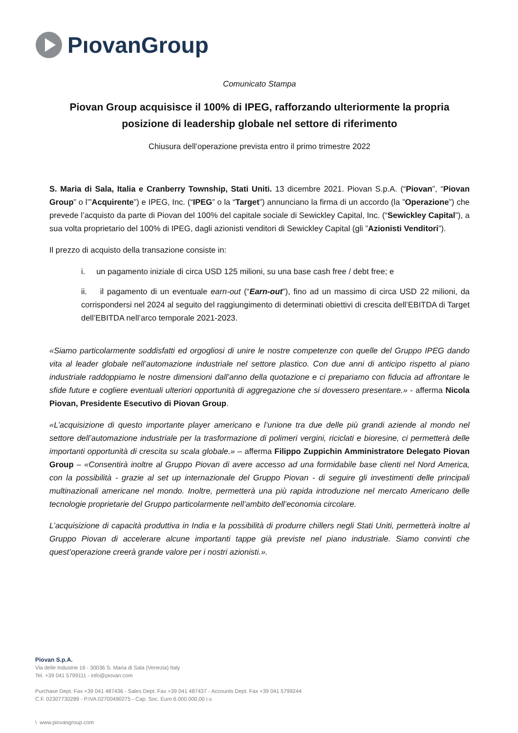PıovanGroup
Comunicato Stampa
Piovan Group acquisisce il 100% di IPEG, rafforzando ulteriormente la propria posizione di leadership globale nel settore di riferimento
Chiusura dell’operazione prevista entro il primo trimestre 2022
S. Maria di Sala, Italia e Cranberry Township, Stati Uniti. 13 dicembre 2021. Piovan S.p.A. (“Piovan”, “Piovan Group” o l’”Acquirente”) e IPEG, Inc. (“IPEG” o la “Target”) annunciano la firma di un accordo (la ”Operazione”) che prevede l’acquisto da parte di Piovan del 100% del capitale sociale di Sewickley Capital, Inc. (“Sewickley Capital”), a sua volta proprietario del 100% di IPEG, dagli azionisti venditori di Sewickley Capital (gli ”Azionisti Venditori”).
Il prezzo di acquisto della transazione consiste in:
i. un pagamento iniziale di circa USD 125 milioni, su una base cash free / debt free; e
ii. il pagamento di un eventuale earn-out (“Earn-out”), fino ad un massimo di circa USD 22 milioni, da corrispondersi nel 2024 al seguito del raggiungimento di determinati obiettivi di crescita dell’EBITDA di Target dell’EBITDA nell’arco temporale 2021-2023.
«Siamo particolarmente soddisfatti ed orgogliosi di unire le nostre competenze con quelle del Gruppo IPEG dando vita al leader globale nell’automazione industriale nel settore plastico. Con due anni di anticipo rispetto al piano industriale raddoppiamo le nostre dimensioni dall’anno della quotazione e ci prepariamo con fiducia ad affrontare le sfide future e cogliere eventuali ulteriori opportunità di aggregazione che si dovessero presentare.» - afferma Nicola Piovan, Presidente Esecutivo di Piovan Group.
«L’acquisizione di questo importante player americano e l’unione tra due delle più grandi aziende al mondo nel settore dell’automazione industriale per la trasformazione di polimeri vergini, riciclati e bioresine, ci permetterà delle importanti opportunità di crescita su scala globale.» – afferma Filippo Zuppichin Amministratore Delegato Piovan Group – «Consentirà inoltre al Gruppo Piovan di avere accesso ad una formidabile base clienti nel Nord America, con la possibilità - grazie al set up internazionale del Gruppo Piovan - di seguire gli investimenti delle principali multinazionali americane nel mondo. Inoltre, permetterà una più rapida introduzione nel mercato Americano delle tecnologie proprietarie del Gruppo particolarmente nell’ambito dell’economia circolare.
L’acquisizione di capacità produttiva in India e la possibilità di produrre chillers negli Stati Uniti, permetterà inoltre al Gruppo Piovan di accelerare alcune importanti tappe già previste nel piano industriale. Siamo convinti che quest’operazione creerà grande valore per i nostri azionisti.».
Piovan S.p.A.
Via delle Industrie 16 - 30036 S. Maria di Sala (Venezia) Italy
Tel. +39 041 5799111 - info@piovan.com
Purchase Dept. Fax +39 041 487436 - Sales Dept. Fax +39 041 487437 - Accounts Dept. Fax +39 041 5799244
C.F. 02307730289 - P.IVA 02700490275 - Cap. Soc. Euro 6.000.000,00 i.v.
\ www.piovangroup.com